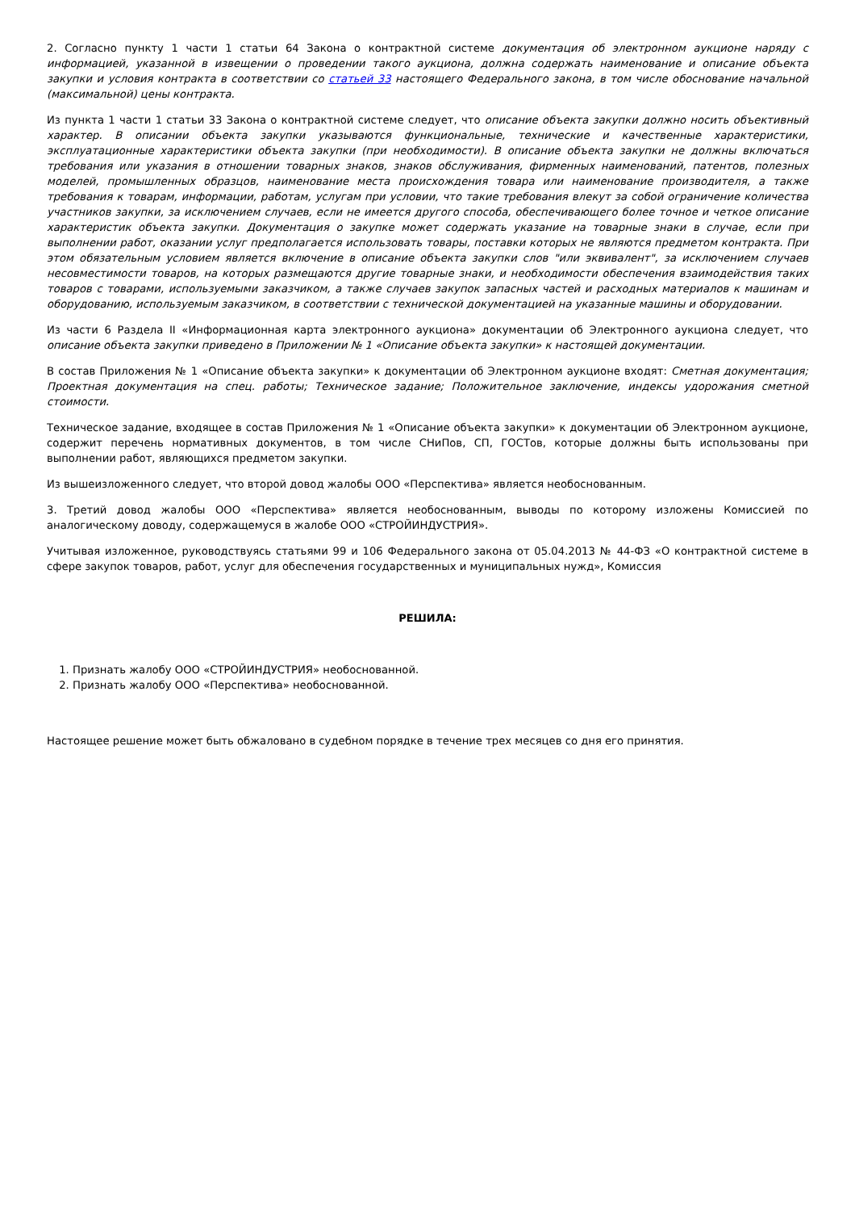2. Согласно пункту 1 части 1 статьи 64 Закона о контрактной системе документация об электронном аукционе наряду с информацией, указанной в извещении о проведении такого аукциона, должна содержать наименование и описание объекта закупки и условия контракта в соответствии со статьей 33 настоящего Федерального закона, в том числе обоснование начальной (максимальной) цены контракта.
Из пункта 1 части 1 статьи 33 Закона о контрактной системе следует, что описание объекта закупки должно носить объективный характер. В описании объекта закупки указываются функциональные, технические и качественные характеристики, эксплуатационные характеристики объекта закупки (при необходимости). В описание объекта закупки не должны включаться требования или указания в отношении товарных знаков, знаков обслуживания, фирменных наименований, патентов, полезных моделей, промышленных образцов, наименование места происхождения товара или наименование производителя, а также требования к товарам, информации, работам, услугам при условии, что такие требования влекут за собой ограничение количества участников закупки, за исключением случаев, если не имеется другого способа, обеспечивающего более точное и четкое описание характеристик объекта закупки. Документация о закупке может содержать указание на товарные знаки в случае, если при выполнении работ, оказании услуг предполагается использовать товары, поставки которых не являются предметом контракта. При этом обязательным условием является включение в описание объекта закупки слов "или эквивалент", за исключением случаев несовместимости товаров, на которых размещаются другие товарные знаки, и необходимости обеспечения взаимодействия таких товаров с товарами, используемыми заказчиком, а также случаев закупок запасных частей и расходных материалов к машинам и оборудованию, используемым заказчиком, в соответствии с технической документацией на указанные машины и оборудовании.
Из части 6 Раздела II «Информационная карта электронного аукциона» документации об Электронного аукциона следует, что описание объекта закупки приведено в Приложении № 1 «Описание объекта закупки» к настоящей документации.
В состав Приложения № 1 «Описание объекта закупки» к документации об Электронном аукционе входят: Сметная документация; Проектная документация на спец. работы; Техническое задание; Положительное заключение, индексы удорожания сметной стоимости.
Техническое задание, входящее в состав Приложения № 1 «Описание объекта закупки» к документации об Электронном аукционе, содержит перечень нормативных документов, в том числе СНиПов, СП, ГОСТов, которые должны быть использованы при выполнении работ, являющихся предметом закупки.
Из вышеизложенного следует, что второй довод жалобы ООО «Перспектива» является необоснованным.
3. Третий довод жалобы ООО «Перспектива» является необоснованным, выводы по которому изложены Комиссией по аналогическому доводу, содержащемуся в жалобе ООО «СТРОЙИНДУСТРИЯ».
Учитывая изложенное, руководствуясь статьями 99 и 106 Федерального закона от 05.04.2013 № 44-ФЗ «О контрактной системе в сфере закупок товаров, работ, услуг для обеспечения государственных и муниципальных нужд», Комиссия
РЕШИЛА:
1. Признать жалобу ООО «СТРОЙИНДУСТРИЯ» необоснованной.
2. Признать жалобу ООО «Перспектива» необоснованной.
Настоящее решение может быть обжаловано в судебном порядке в течение трех месяцев со дня его принятия.